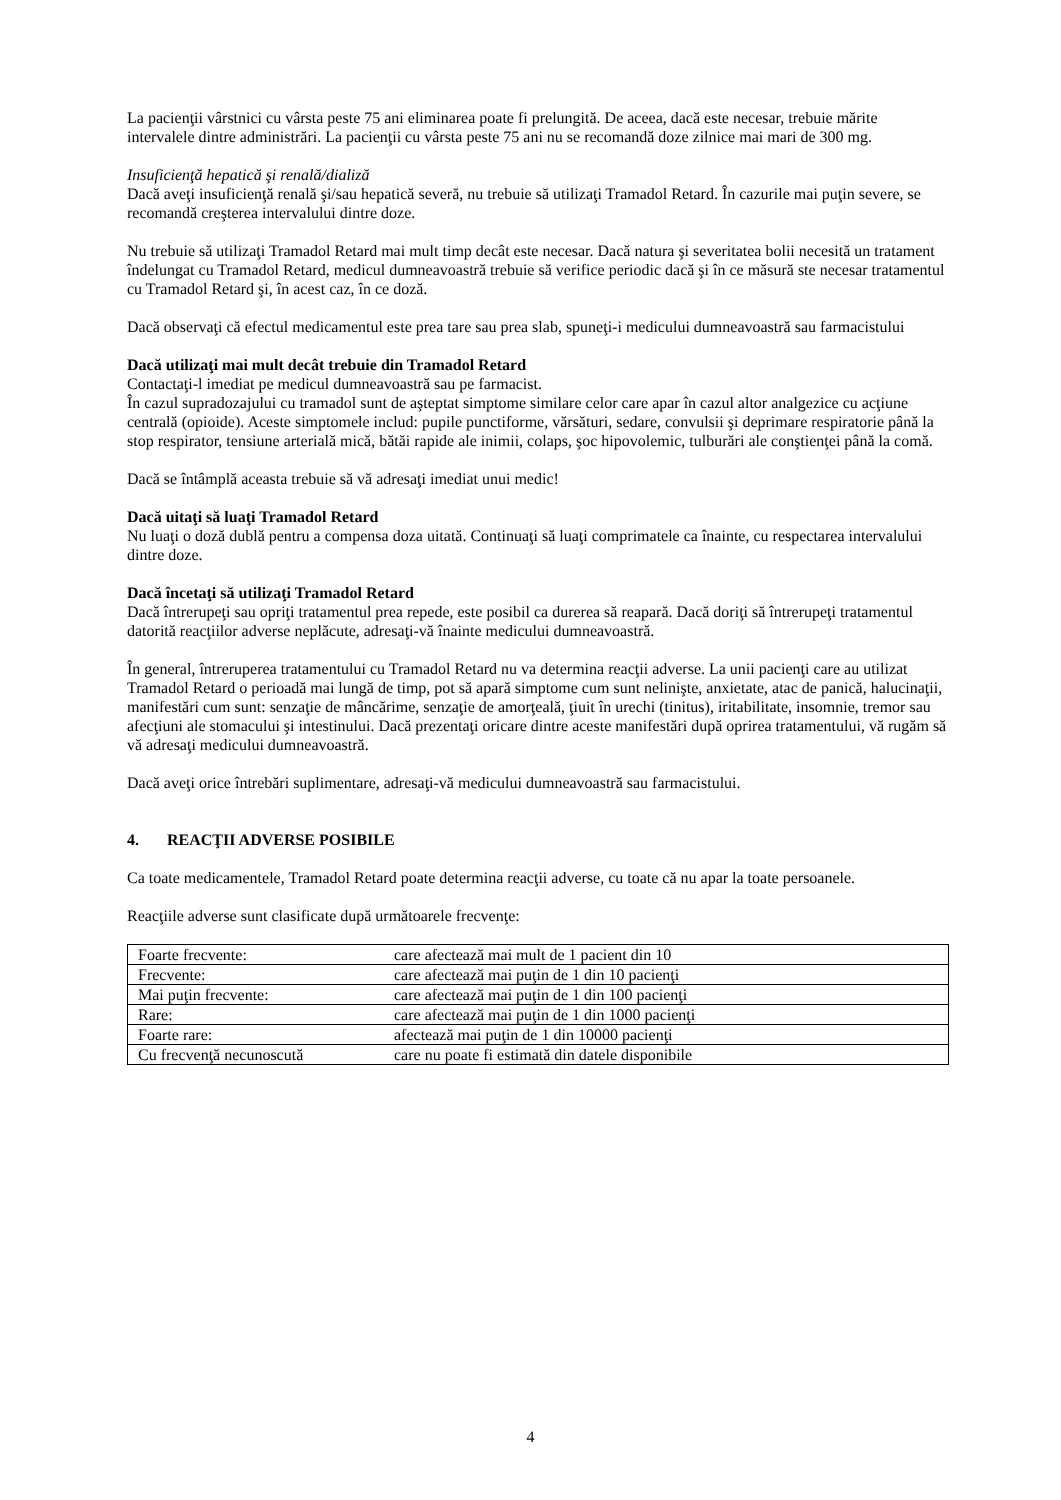La pacienţii vârstnici cu vârsta peste 75 ani eliminarea poate fi prelungită. De aceea, dacă este necesar, trebuie mărite intervalele dintre administrări. La pacienţii cu vârsta peste 75 ani nu se recomandă doze zilnice mai mari de 300 mg.
Insuficienţă hepatică şi renală/dializă
Dacă aveţi insuficienţă renală şi/sau hepatică severă, nu trebuie să utilizaţi Tramadol Retard. În cazurile mai puţin severe, se recomandă creşterea intervalului dintre doze.
Nu trebuie să utilizaţi Tramadol Retard mai mult timp decât este necesar. Dacă natura şi severitatea bolii necesită un tratament îndelungat cu Tramadol Retard, medicul dumneavoastră trebuie să verifice periodic dacă şi în ce măsură ste necesar tratamentul cu Tramadol Retard şi, în acest caz, în ce doză.
Dacă observaţi că efectul medicamentul este prea tare sau prea slab, spuneţi-i medicului dumneavoastră sau farmacistului
Dacă utilizaţi mai mult decât trebuie din Tramadol Retard
Contactaţi-l imediat pe medicul dumneavoastră sau pe farmacist.
În cazul supradozajului cu tramadol sunt de aşteptat simptome similare celor care apar în cazul altor analgezice cu acţiune centrală (opioide). Aceste simptomele includ: pupile punctiforme, vărsături, sedare, convulsii şi deprimare respiratorie până la stop respirator, tensiune arterială mică, bătăi rapide ale inimii, colaps, şoc hipovolemic, tulburări ale conştienţei până la comă.
Dacă se întâmplă aceasta trebuie să vă adresaţi imediat unui medic!
Dacă uitaţi să luaţi Tramadol Retard
Nu luaţi o doză dublă pentru a compensa doza uitată. Continuaţi să luaţi comprimatele ca înainte, cu respectarea intervalului dintre doze.
Dacă încetaţi să utilizaţi Tramadol Retard
Dacă întrerupeţi sau opriţi tratamentul prea repede, este posibil ca durerea să reapară. Dacă doriţi să întrerupeţi tratamentul datorită reacţiilor adverse neplăcute, adresaţi-vă înainte medicului dumneavoastră.
În general, întreruperea tratamentului cu Tramadol Retard nu va determina reacţii adverse. La unii pacienţi care au utilizat Tramadol Retard o perioadă mai lungă de timp, pot să apară simptome cum sunt nelinişte, anxietate, atac de panică, halucinaţii, manifestări cum sunt: senzaţie de mâncărime, senzaţie de amorţeală, ţiuit în urechi (tinitus), iritabilitate, insomnie, tremor sau afecţiuni ale stomacului şi intestinului. Dacă prezentaţi oricare dintre aceste manifestări după oprirea tratamentului, vă rugăm să vă adresaţi medicului dumneavoastră.
Dacă aveţi orice întrebări suplimentare, adresaţi-vă medicului dumneavoastră sau farmacistului.
4. REACŢII ADVERSE POSIBILE
Ca toate medicamentele, Tramadol Retard poate determina reacţii adverse, cu toate că nu apar la toate persoanele.
Reacţiile adverse sunt clasificate după următoarele frecvenţe:
| Foarte frecvente: | care afectează mai mult de 1 pacient din 10 |
| Frecvente: | care afectează mai puţin de 1 din 10 pacienţi |
| Mai puţin frecvente: | care afectează mai puţin de 1 din 100 pacienţi |
| Rare: | care afectează mai puţin de 1 din 1000 pacienţi |
| Foarte rare: | afectează mai puţin de 1 din 10000 pacienţi |
| Cu frecvenţă necunoscută | care nu poate fi estimată din datele disponibile |
4